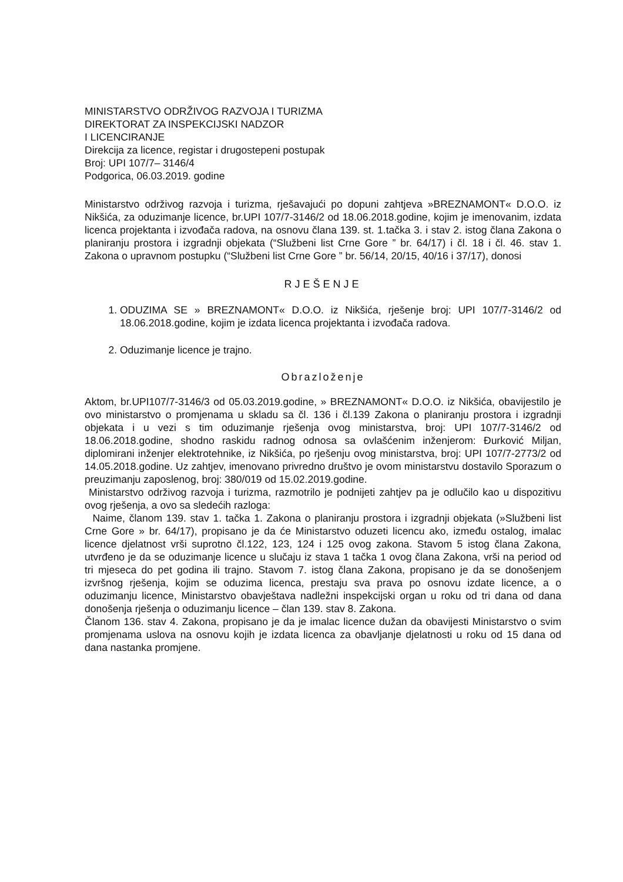MINISTARSTVO ODRŽIVOG RAZVOJA I TURIZMA
DIREKTORAT ZA INSPEKCIJSKI NADZOR
I LICENCIRANJE
Direkcija za licence, registar i drugostepeni postupak
Broj: UPI 107/7– 3146/4
Podgorica, 06.03.2019. godine
Ministarstvo održivog razvoja i turizma, rješavajući po dopuni zahtjeva »BREZNAMONT« D.O.O. iz Nikšića, za oduzimanje licence, br.UPI 107/7-3146/2 od 18.06.2018.godine, kojim je imenovanim, izdata licenca projektanta i izvođača radova, na osnovu člana 139. st. 1.tačka 3. i stav 2. istog člana Zakona o planiranju prostora i izgradnji objekata (“Službeni list Crne Gore ” br. 64/17) i čl. 18 i čl. 46. stav 1. Zakona o upravnom postupku (“Službeni list Crne Gore ” br. 56/14, 20/15, 40/16 i 37/17), donosi
RJEŠENJE
1. ODUZIMA SE » BREZNAMONT« D.O.O. iz Nikšića, rješenje broj: UPI 107/7-3146/2 od 18.06.2018.godine, kojim je izdata licenca projektanta i izvođača radova.
2. Oduzimanje licence je trajno.
Obrazloženje
Aktom, br.UPI107/7-3146/3 od 05.03.2019.godine, » BREZNAMONT« D.O.O. iz Nikšića, obavijestilo je ovo ministarstvo o promjenama u skladu sa čl. 136 i čl.139 Zakona o planiranju prostora i izgradnji objekata i u vezi s tim oduzimanje rješenja ovog ministarstva, broj: UPI 107/7-3146/2 od 18.06.2018.godine, shodno raskidu radnog odnosa sa ovlašćenim inženjerom: Đurković Miljan, diplomirani inženjer elektrotehnike, iz Nikšića, po rješenju ovog ministarstva, broj: UPI 107/7-2773/2 od 14.05.2018.godine. Uz zahtjev, imenovano privredno društvo je ovom ministarstvu dostavilo Sporazum o preuzimanju zaposlenog, broj: 380/019 od 15.02.2019.godine.
Ministarstvo održivog razvoja i turizma, razmotrilo je podnijeti zahtjev pa je odlučilo kao u dispozitivu ovog rješenja, a ovo sa sledećih razloga:
Naime, članom 139. stav 1. tačka 1. Zakona o planiranju prostora i izgradnji objekata (»Službeni list Crne Gore » br. 64/17), propisano je da će Ministarstvo oduzeti licencu ako, između ostalog, imalac licence djelatnost vrši suprotno čl.122, 123, 124 i 125 ovog zakona. Stavom 5 istog člana Zakona, utvrđeno je da se oduzimanje licence u slučaju iz stava 1 tačka 1 ovog člana Zakona, vrši na period od tri mjeseca do pet godina ili trajno. Stavom 7. istog člana Zakona, propisano je da se donošenjem izvršnog rješenja, kojim se oduzima licenca, prestaju sva prava po osnovu izdate licence, a o oduzimanju licence, Ministarstvo obavještava nadležni inspekcijski organ u roku od tri dana od dana donošenja rješenja o oduzimanju licence – član 139. stav 8. Zakona.
Članom 136. stav 4. Zakona, propisano je da je imalac licence dužan da obavijesti Ministarstvo o svim promjenama uslova na osnovu kojih je izdata licenca za obavljanje djelatnosti u roku od 15 dana od dana nastanka promjene.